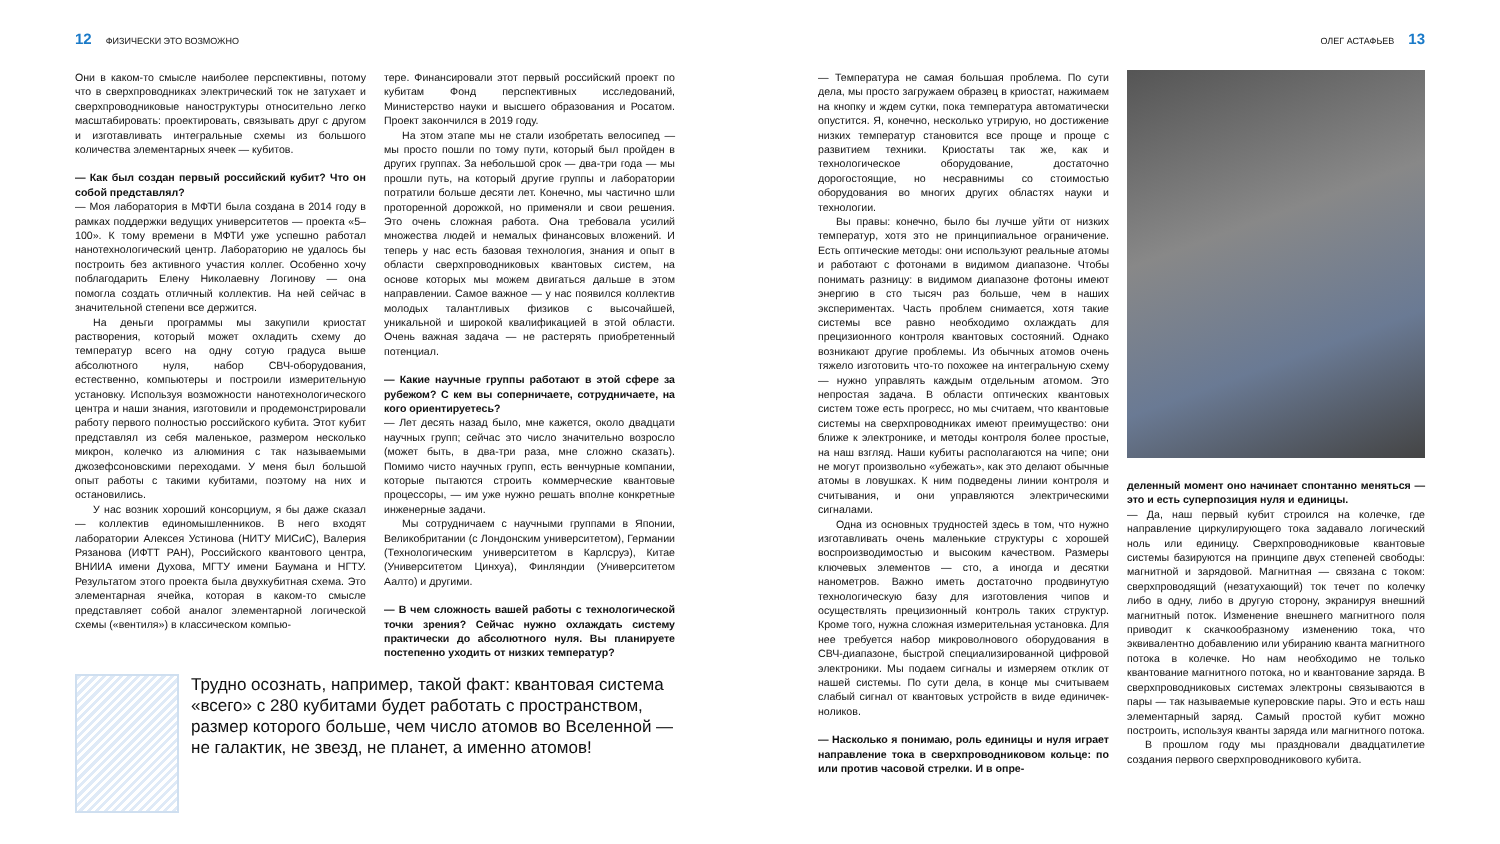12 ФИЗИЧЕСКИ ЭТО ВОЗМОЖНО
Они в каком-то смысле наиболее перспективны, потому что в сверхпроводниках электрический ток не затухает и сверхпроводниковые наноструктуры относительно легко масштабировать: проектировать, связывать друг с другом и изготавливать интегральные схемы из большого количества элементарных ячеек — кубитов.
— Как был создан первый российский кубит? Что он собой представлял?
— Моя лаборатория в МФТИ была создана в 2014 году в рамках поддержки ведущих университетов — проекта «5–100». К тому времени в МФТИ уже успешно работал нанотехнологический центр. Лабораторию не удалось бы построить без активного участия коллег. Особенно хочу поблагодарить Елену Николаевну Логинову — она помогла создать отличный коллектив. На ней сейчас в значительной степени все держится.
На деньги программы мы закупили криостат растворения, который может охладить схему до температур всего на одну сотую градуса выше абсолютного нуля, набор СВЧ-оборудования, естественно, компьютеры и построили измерительную установку. Используя возможности нанотехнологического центра и наши знания, изготовили и продемонстрировали работу первого полностью российского кубита. Этот кубит представлял из себя маленькое, размером несколько микрон, колечко из алюминия с так называемыми джозефсоновскими переходами. У меня был большой опыт работы с такими кубитами, поэтому на них и остановились.
У нас возник хороший консорциум, я бы даже сказал — коллектив единомышленников. В него входят лаборатории Алексея Устинова (НИТУ МИСиС), Валерия Рязанова (ИФТТ РАН), Российского квантового центра, ВНИИА имени Духова, МГТУ имени Баумана и НГТУ. Результатом этого проекта была двухкубитная схема. Это элементарная ячейка, которая в каком-то смысле представляет собой аналог элементарной логической схемы («вентиля») в классическом компью-
тере. Финансировали этот первый российский проект по кубитам Фонд перспективных исследований, Министерство науки и высшего образования и Росатом. Проект закончился в 2019 году.
На этом этапе мы не стали изобретать велосипед — мы просто пошли по тому пути, который был пройден в других группах. За небольшой срок — два-три года — мы прошли путь, на который другие группы и лаборатории потратили больше десяти лет. Конечно, мы частично шли проторенной дорожкой, но применяли и свои решения. Это очень сложная работа. Она требовала усилий множества людей и немалых финансовых вложений. И теперь у нас есть базовая технология, знания и опыт в области сверхпроводниковых квантовых систем, на основе которых мы можем двигаться дальше в этом направлении. Самое важное — у нас появился коллектив молодых талантливых физиков с высочайшей, уникальной и широкой квалификацией в этой области. Очень важная задача — не растерять приобретенный потенциал.
— Какие научные группы работают в этой сфере за рубежом? С кем вы соперничаете, сотрудничаете, на кого ориентируетесь?
— Лет десять назад было, мне кажется, около двадцати научных групп; сейчас это число значительно возросло (может быть, в два-три раза, мне сложно сказать). Помимо чисто научных групп, есть венчурные компании, которые пытаются строить коммерческие квантовые процессоры, — им уже нужно решать вполне конкретные инженерные задачи.
Мы сотрудничаем с научными группами в Японии, Великобритании (с Лондонским университетом), Германии (Технологическим университетом в Карлсруэ), Китае (Университетом Цинхуа), Финляндии (Университетом Аалто) и другими.
— В чем сложность вашей работы с технологической точки зрения? Сейчас нужно охлаждать систему практически до абсолютного нуля. Вы планируете постепенно уходить от низких температур?
Трудно осознать, например, такой факт: квантовая система «всего» с 280 кубитами будет работать с пространством, размер которого больше, чем число атомов во Вселенной — не галактик, не звезд, не планет, а именно атомов!
ОЛЕГ АСТАФЬЕВ 13
— Температура не самая большая проблема. По сути дела, мы просто загружаем образец в криостат, нажимаем на кнопку и ждем сутки, пока температура автоматически опустится. Я, конечно, несколько утрирую, но достижение низких температур становится все проще и проще с развитием техники. Криостаты так же, как и технологическое оборудование, достаточно дорогостоящие, но несравнимы со стоимостью оборудования во многих других областях науки и технологии.
Вы правы: конечно, было бы лучше уйти от низких температур, хотя это не принципиальное ограничение. Есть оптические методы: они используют реальные атомы и работают с фотонами в видимом диапазоне. Чтобы понимать разницу: в видимом диапазоне фотоны имеют энергию в сто тысяч раз больше, чем в наших экспериментах. Часть проблем снимается, хотя такие системы все равно необходимо охлаждать для прецизионного контроля квантовых состояний. Однако возникают другие проблемы. Из обычных атомов очень тяжело изготовить что-то похожее на интегральную схему — нужно управлять каждым отдельным атомом. Это непростая задача. В области оптических квантовых систем тоже есть прогресс, но мы считаем, что квантовые системы на сверхпроводниках имеют преимущество: они ближе к электронике, и методы контроля более простые, на наш взгляд. Наши кубиты располагаются на чипе; они не могут произвольно «убежать», как это делают обычные атомы в ловушках. К ним подведены линии контроля и считывания, и они управляются электрическими сигналами.
Одна из основных трудностей здесь в том, что нужно изготавливать очень маленькие структуры с хорошей воспроизводимостью и высоким качеством. Размеры ключевых элементов — сто, а иногда и десятки нанометров. Важно иметь достаточно продвинутую технологическую базу для изготовления чипов и осуществлять прецизионный контроль таких структур. Кроме того, нужна сложная измерительная установка. Для нее требуется набор микроволнового оборудования в СВЧ-диапазоне, быстрой специализированной цифровой электроники. Мы подаем сигналы и измеряем отклик от нашей системы. По сути дела, в конце мы считываем слабый сигнал от квантовых устройств в виде единичек-ноликов.
— Насколько я понимаю, роль единицы и нуля играет направление тока в сверхпроводниковом кольце: по или против часовой стрелки. И в опре-
деленный момент оно начинает спонтанно меняться — это и есть суперпозиция нуля и единицы.
— Да, наш первый кубит строился на колечке, где направление циркулирующего тока задавало логический ноль или единицу. Сверхпроводниковые квантовые системы базируются на принципе двух степеней свободы: магнитной и зарядовой. Магнитная — связана с током: сверхпроводящий (незатухающий) ток течет по колечку либо в одну, либо в другую сторону, экранируя внешний магнитный поток. Изменение внешнего магнитного поля приводит к скачкообразному изменению тока, что эквивалентно добавлению или убиранию кванта магнитного потока в колечке. Но нам необходимо не только квантование магнитного потока, но и квантование заряда. В сверхпроводниковых системах электроны связываются в пары — так называемые куперовские пары. Это и есть наш элементарный заряд. Самый простой кубит можно построить, используя кванты заряда или магнитного потока.
В прошлом году мы праздновали двадцатилетие создания первого сверхпроводникового кубита.